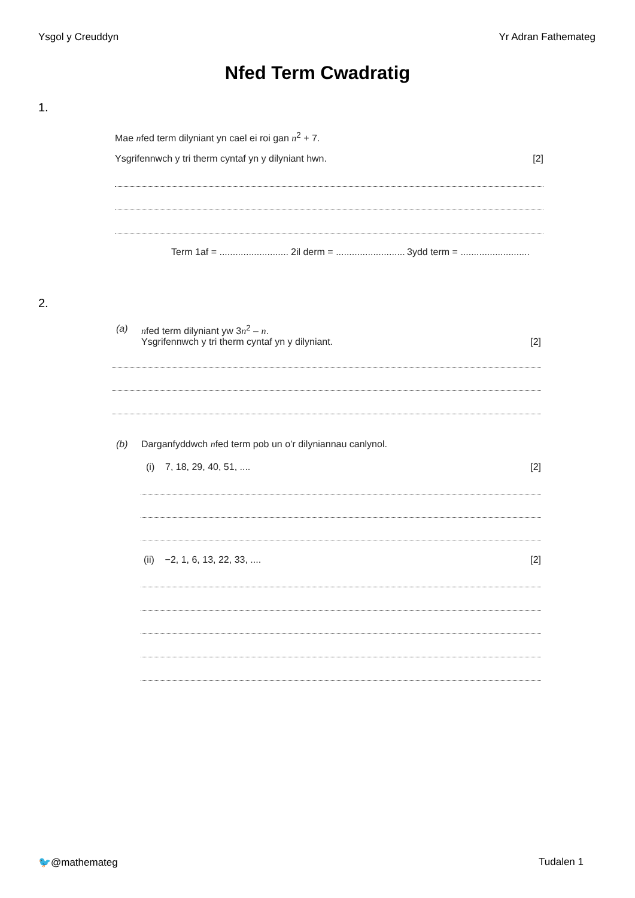Ysgol y Creuddyn Yr Adran Fathemateg
Nfed Term Cwadratig
1.
Mae nfed term dilyniant yn cael ei roi gan n<sup>2</sup> + 7.
Ysgrifennwch y tri therm cyntaf yn y dilyniant hwn. [2]
Term 1af = ..........................
2il derm = ..........................
3ydd term = ..........................
2.
(a)
nfed term dilyniant yw 3n<sup>2</sup> – n.
Ysgrifennwch y tri therm cyntaf yn y dilyniant. [2]
(b)
Darganfyddwch nfed term pob un o’r dilyniannau canlynol.
(i) 7, 18, 29, 40, 51, .... [2]
(ii) −2, 1, 6, 13, 22, 33, .... [2]
🐦@mathemateg Tudalen 1